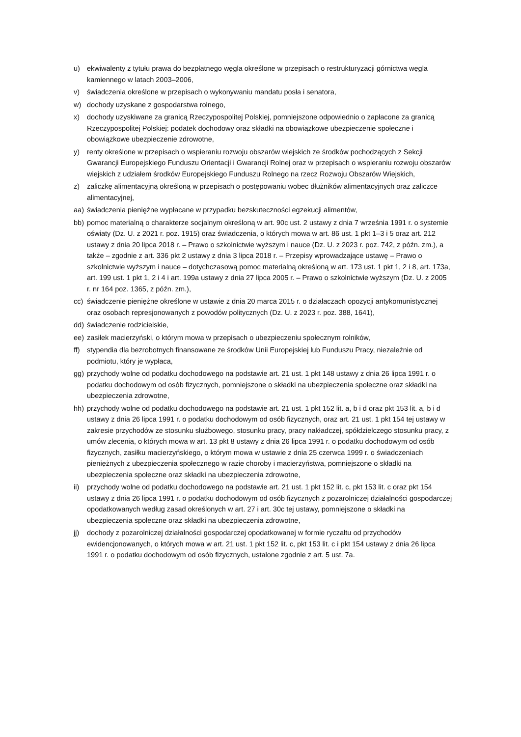u) ekwiwalenty z tytułu prawa do bezpłatnego węgla określone w przepisach o restrukturyzacji górnictwa węgla kamiennego w latach 2003–2006,
v) świadczenia określone w przepisach o wykonywaniu mandatu posła i senatora,
w) dochody uzyskane z gospodarstwa rolnego,
x) dochody uzyskiwane za granicą Rzeczypospolitej Polskiej, pomniejszone odpowiednio o zapłacone za granicą Rzeczypospolitej Polskiej: podatek dochodowy oraz składki na obowiązkowe ubezpieczenie społeczne i obowiązkowe ubezpieczenie zdrowotne,
y) renty określone w przepisach o wspieraniu rozwoju obszarów wiejskich ze środków pochodzących z Sekcji Gwarancji Europejskiego Funduszu Orientacji i Gwarancji Rolnej oraz w przepisach o wspieraniu rozwoju obszarów wiejskich z udziałem środków Europejskiego Funduszu Rolnego na rzecz Rozwoju Obszarów Wiejskich,
z) zaliczkę alimentacyjną określoną w przepisach o postępowaniu wobec dłużników alimentacyjnych oraz zaliczce alimentacyjnej,
aa) świadczenia pieniężne wypłacane w przypadku bezskuteczności egzekucji alimentów,
bb) pomoc materialną o charakterze socjalnym określoną w art. 90c ust. 2 ustawy z dnia 7 września 1991 r. o systemie oświaty (Dz. U. z 2021 r. poz. 1915) oraz świadczenia, o których mowa w art. 86 ust. 1 pkt 1–3 i 5 oraz art. 212 ustawy z dnia 20 lipca 2018 r. – Prawo o szkolnictwie wyższym i nauce (Dz. U. z 2023 r. poz. 742, z późn. zm.), a także – zgodnie z art. 336 pkt 2 ustawy z dnia 3 lipca 2018 r. – Przepisy wprowadzające ustawę – Prawo o szkolnictwie wyższym i nauce – dotychczasową pomoc materialną określoną w art. 173 ust. 1 pkt 1, 2 i 8, art. 173a, art. 199 ust. 1 pkt 1, 2 i 4 i art. 199a ustawy z dnia 27 lipca 2005 r. – Prawo o szkolnictwie wyższym (Dz. U. z 2005 r. nr 164 poz. 1365, z późn. zm.),
cc) świadczenie pieniężne określone w ustawie z dnia 20 marca 2015 r. o działaczach opozycji antykomunistycznej oraz osobach represjonowanych z powodów politycznych (Dz. U. z 2023 r. poz. 388, 1641),
dd) świadczenie rodzicielskie,
ee) zasiłek macierzyński, o którym mowa w przepisach o ubezpieczeniu społecznym rolników,
ff) stypendia dla bezrobotnych finansowane ze środków Unii Europejskiej lub Funduszu Pracy, niezależnie od podmiotu, który je wypłaca,
gg) przychody wolne od podatku dochodowego na podstawie art. 21 ust. 1 pkt 148 ustawy z dnia 26 lipca 1991 r. o podatku dochodowym od osób fizycznych, pomniejszone o składki na ubezpieczenia społeczne oraz składki na ubezpieczenia zdrowotne,
hh) przychody wolne od podatku dochodowego na podstawie art. 21 ust. 1 pkt 152 lit. a, b i d oraz pkt 153 lit. a, b i d ustawy z dnia 26 lipca 1991 r. o podatku dochodowym od osób fizycznych, oraz art. 21 ust. 1 pkt 154 tej ustawy w zakresie przychodów ze stosunku służbowego, stosunku pracy, pracy nakładczej, spółdzielczego stosunku pracy, z umów zlecenia, o których mowa w art. 13 pkt 8 ustawy z dnia 26 lipca 1991 r. o podatku dochodowym od osób fizycznych, zasiłku macierzyńskiego, o którym mowa w ustawie z dnia 25 czerwca 1999 r. o świadczeniach pieniężnych z ubezpieczenia społecznego w razie choroby i macierzyństwa, pomniejszone o składki na ubezpieczenia społeczne oraz składki na ubezpieczenia zdrowotne,
ii) przychody wolne od podatku dochodowego na podstawie art. 21 ust. 1 pkt 152 lit. c, pkt 153 lit. c oraz pkt 154 ustawy z dnia 26 lipca 1991 r. o podatku dochodowym od osób fizycznych z pozarolniczej działalności gospodarczej opodatkowanych według zasad określonych w art. 27 i art. 30c tej ustawy, pomniejszone o składki na ubezpieczenia społeczne oraz składki na ubezpieczenia zdrowotne,
jj) dochody z pozarolniczej działalności gospodarczej opodatkowanej w formie ryczałtu od przychodów ewidencjonowanych, o których mowa w art. 21 ust. 1 pkt 152 lit. c, pkt 153 lit. c i pkt 154 ustawy z dnia 26 lipca 1991 r. o podatku dochodowym od osób fizycznych, ustalone zgodnie z art. 5 ust. 7a.